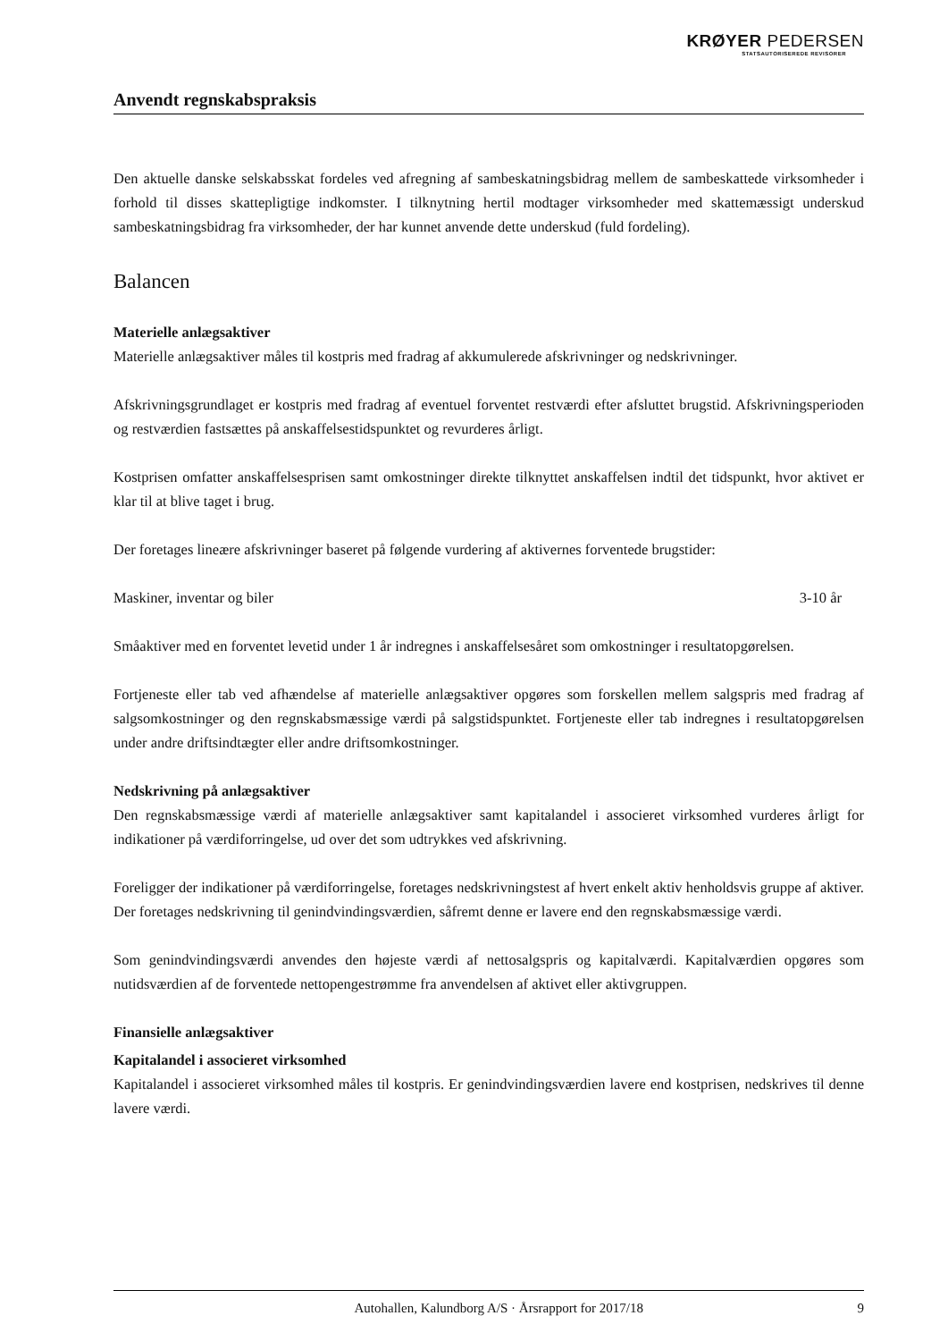KRØYER PEDERSEN
STATSAUTORISEREDE REVISORER
Anvendt regnskabspraksis
Den aktuelle danske selskabsskat fordeles ved afregning af sambeskatningsbidrag mellem de sambeskattede virksomheder i forhold til disses skattepligtige indkomster. I tilknytning hertil modtager virksomheder med skattemæssigt underskud sambeskatningsbidrag fra virksomheder, der har kunnet anvende dette underskud (fuld fordeling).
Balancen
Materielle anlægsaktiver
Materielle anlægsaktiver måles til kostpris med fradrag af akkumulerede afskrivninger og nedskrivninger.
Afskrivningsgrundlaget er kostpris med fradrag af eventuel forventet restværdi efter afsluttet brugstid. Afskrivningsperioden og restværdien fastsættes på anskaffelsestidspunktet og revurderes årligt.
Kostprisen omfatter anskaffelsesprisen samt omkostninger direkte tilknyttet anskaffelsen indtil det tidspunkt, hvor aktivet er klar til at blive taget i brug.
Der foretages lineære afskrivninger baseret på følgende vurdering af aktivernes forventede brugstider:
Maskiner, inventar og biler 3-10 år
Småaktiver med en forventet levetid under 1 år indregnes i anskaffelsesåret som omkostninger i resultatopgørelsen.
Fortjeneste eller tab ved afhændelse af materielle anlægsaktiver opgøres som forskellen mellem salgspris med fradrag af salgsomkostninger og den regnskabsmæssige værdi på salgstidspunktet. Fortjeneste eller tab indregnes i resultatopgørelsen under andre driftsindtægter eller andre driftsomkostninger.
Nedskrivning på anlægsaktiver
Den regnskabsmæssige værdi af materielle anlægsaktiver samt kapitalandel i associeret virksomhed vurderes årligt for indikationer på værdiforringelse, ud over det som udtrykkes ved afskrivning.
Foreligger der indikationer på værdiforringelse, foretages nedskrivningstest af hvert enkelt aktiv henholdsvis gruppe af aktiver. Der foretages nedskrivning til genindvindingsværdien, såfremt denne er lavere end den regnskabsmæssige værdi.
Som genindvindingsværdi anvendes den højeste værdi af nettosalgspris og kapitalværdi. Kapitalværdien opgøres som nutidsværdien af de forventede nettopengestrømme fra anvendelsen af aktivet eller aktivgruppen.
Finansielle anlægsaktiver
Kapitalandel i associeret virksomhed
Kapitalandel i associeret virksomhed måles til kostpris. Er genindvindingsværdien lavere end kostprisen, nedskrives til denne lavere værdi.
Autohallen, Kalundborg A/S · Årsrapport for 2017/18 9